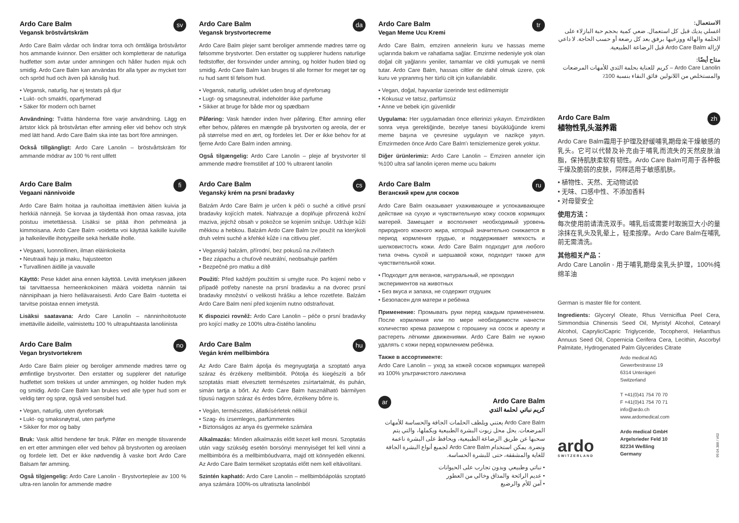Ardo Care Balm
Vegansk bröstvårtskräm
sv
Ardo Care Balm vårdar och lindrar torra och ömtåliga bröstvårtor hos ammande kvinnor. Den ersätter och kompletterar de naturliga hudfetter som avtar under amningen och håller huden mjuk och smidig. Ardo Care Balm kan användas för alla typer av mycket torr och spröd hud och även på känslig hud.
• Vegansk, naturlig, har ej testats på djur
• Lukt- och smakfri, oparfymerad
• Säker för modern och barnet
Användning: Tvätta händerna före varje användning. Lägg en ärtstor klick på bröstvårtan efter amning eller vid behov och stryk med lätt hand. Ardo Care Balm ska inte tas bort före amningen.
Också tillgängligt: Ardo Care Lanolin – bröstvårtskräm för ammande mödrar av 100 % rent ullfett
Ardo Care Balm
Vegaani nännivoide
fi
Ardo Care Balm hoitaa ja rauhoittaa imettävien äitien kuivia ja herkkiä nännejä. Se korvaa ja täydentää ihon omaa rasvaa, jota poistuu imetettäessä. Lisäksi se pitää ihon pehmeänä ja kimmoisana. Ardo Care Balm -voidetta voi käyttää kaikille kuiville ja halkeileville ihotyypeille sekä herkälle iholle.
• Vegaani, luonnollinen, ilman eläinkokeita
• Neutraali haju ja maku, hajusteeton
• Turvallinen äidille ja vauvalle
Käyttö: Pese kädet aina ennen käyttöä. Levitä imetyksen jälkeen tai tarvittaessa herneenkokoinen määrä voidetta nänniin tai nännipihaan ja hiero hellävaraisesti. Ardo Care Balm -tuotetta ei tarvitse poistaa ennen imetystä.
Lisäksi saatavana: Ardo Care Lanolin – nänninhoitotuote imettäville äideille, valmistettu 100 % ultrapuhtaasta lanoliinista
Ardo Care Balm
Vegan brystvortekrem
no
Ardo Care Balm pleier og beroliger ammende mødres tørre og ømfintlige brystvorter. Den erstatter og supplerer det naturlige hudfettet som trekkes ut under ammingen, og holder huden myk og smidig. Ardo Care Balm kan brukes ved alle typer hud som er veldig tørr og sprø, også ved sensibel hud.
• Vegan, naturlig, uten dyreforsøk
• Lukt- og smaksnøytral, uten parfyme
• Sikker for mor og baby
Bruk: Vask alltid hendene før bruk. Påfør en mengde tilsvarende en ert etter ammingen eller ved behov på brystvorten og areolaen og fordele lett. Det er ikke nødvendig å vaske bort Ardo Care Balsam før amming.
Også tilgjengelig: Ardo Care Lanolin - Brystvortepleie av 100 % ultra-ren lanolin for ammende mødre
Ardo Care Balm
Vegansk brystvortecreme
da
Ardo Care Balm plejer samt beroliger ammende mødres tørre og følsomme brystvorter. Den erstatter og supplerer hudens naturlige fedtstoffer, der forsvinder under amning, og holder huden blød og smidig. Ardo Care Balm kan bruges til alle former for meget tør og ru hud samt til følsom hud.
• Vegansk, naturlig, udviklet uden brug af dyreforsøg
• Lugt- og smagsneutral, indeholder ikke parfume
• Sikker at bruge for både mor og spædbarn
Påføring: Vask hænder inden hver påføring. Efter amning eller efter behov, påføres en mængde på brystvorten og areola, der er på størrelse med en ært, og fordeles let. Der er ikke behov for at fjerne Ardo Care Balm inden amning.
Også tilgængelig: Ardo Care Lanolin – pleje af brystvorter til ammende mødre fremstillet af 100 % ultrarent lanolin
Ardo Care Balm
Veganský krém na prsní bradavky
cs
Balzám Ardo Care Balm je určen k péči o suché a citlivé prsní bradavky kojících matek. Nahrazuje a doplňuje přirozená kožní maziva, jejichž obsah v pokožce se kojením snižuje. Udržuje kůži měkkou a hebkou. Balzám Ardo Care Balm lze použít na kterýkoli druh velmi suché a křehké kůže i na citlivou pleť.
• Veganský balzám, přírodní, bez pokusů na zvířatech
• Bez zápachu a chuťově neutrální, neobsahuje parfém
• Bezpečné pro matku a dítě
Použití: Před každým použitím si umyjte ruce. Po kojení nebo v případě potřeby naneste na prsní bradavku a na dvorec prsní bradavky množství o velikosti hrášku a lehce rozetřete. Balzám Ardo Care Balm není před kojením nutno odstraňovat.
K dispozici rovněž: Ardo Care Lanolin – péče o prsní bradavky pro kojící matky ze 100% ultra-čistého lanolinu
Ardo Care Balm
Vegán krém mellbimbóra
hu
Az Ardo Care Balm ápolja és megnyugtatja a szoptató anya száraz és érzékeny mellbimbóit. Pótolja és kiegészíti a bőr szoptatás miatt elvesztett természetes zsírtartalmát, és puhán, simán tartja a bőrt. Az Ardo Care Balm használható bármilyen típusú nagyon száraz és érdes bőrre, érzékeny bőrre is.
• Vegán, természetes, állatkísérletek nélkül
• Szag- és ízsemleges, parfümmentes
• Biztonságos az anya és gyermeke számára
Alkalmazás: Minden alkalmazás előtt kezet kell mosni. Szoptatás után vagy szükség esetén borsónyi mennyiséget fel kell vinni a mellbimbóra és a mellbimbóudvarra, majd ott könnyedén elkenni. Az Ardo Care Balm terméket szoptatás előtt nem kell eltávolítani.
Szintén kapható: Ardo Care Lanolin – mellbimbóápolás szoptató anya számára 100%-os ultratiszta lanolinból
Ardo Care Balm
Vegan Meme Ucu Kremi
tr
Ardo Care Balm, emziren annelerin kuru ve hassas meme uçlarında bakım ve rahatlama sağlar. Emzirme nedeniyle yok olan doğal cilt yağlarını yeniler, tamamlar ve cildi yumuşak ve nemli tutar. Ardo Care Balm, hassas ciltler de dahil olmak üzere, çok kuru ve yıpranmış her türlü cilt için kullanılabilir.
• Vegan, doğal, hayvanlar üzerinde test edilmemiştir
• Kokusuz ve tatsız, parfümsüz
• Anne ve bebek için güvenlidir
Uygulama: Her uygulamadan önce ellerinizi yıkayın. Emzirdikten sonra veya gerektiğinde, bezelye tanesi büyüklüğünde kremi meme başına ve çevresine uygulayın ve nazikçe yayın. Emzirmeden önce Ardo Care Balm'ı temizlemenize gerek yoktur.
Diğer ürünlerimiz: Ardo Care Lanolin – Emziren anneler için %100 ultra saf lanolin içeren meme ucu bakımı
Ardo Care Balm
Веганский крем для сосков
ru
Ardo Care Balm оказывает ухаживающее и успокаивающее действие на сухую и чувствительную кожу сосков кормящих матерей. Замещает и восполняет необходимый уровень природного кожного жира, который значительно снижается в период кормления грудью, и поддерживает мягкость и шелковистость кожи. Ardo Care Balm подходит для любого типа очень сухой и шершавой кожи, подходит также для чувствительной кожи.
• Подходит для веганов, натуральный, не проходил экспериментов на животных
• Без вкуса и запаха, не содержит отдушек
• Безопасен для матери и ребёнка
Применение: Промывать руки перед каждым применением. После кормления или по мере необходимости нанести количество крема размером с горошину на сосок и ареолу и растереть лёгкими движениями. Ardo Care Balm не нужно удалять с кожи перед кормлением ребёнка.
Также в ассортименте:
Ardo Care Lanolin – уход за кожей сосков кормящих матерей из 100% ультрачистого ланолина
Ardo Care Balm
كريم نباتي لحلمة الثدي
ar
Ardo Care Balm يعتني ويلطف الحلمات الجافة والحساسة للأمهات المرضعات. يحل محل زيوت البشرة الطبيعية ويكملها، والتي يتم سحبها عن طريق الرضاعة الطبيعية، ويحافظ على البشرة ناعمة ونضرة. يمكن استخدام Ardo Care Balm لجميع أنواع البشرة الجافة للغاية والمشققة، حتى للبشرة الحساسة.
• نباتي وطبيعي وبدون تجارب على الحيوانات
• عديم الرائحة والمذاق وخالي من العطور
• آمن للأم والرضيع
الاستعمال:
اغسلي يديك قبل كل استعمال. ضعي كمية بحجم حبة البازلاء على الحلمة والهالة ووزعيها برفق بعد كل رضعة أو حسب الحاجة. لا داعي لإزالة Ardo Care Balm قبل الرضاعة الطبيعية.
متاح أيضًا:
Ardo Care Lanolin – كريم للعناية بحلمة الثدي للأمهات المرضعات والمستخلص من اللانولين فائق النقاء بنسبة 100٪
Ardo Care Balm
植物性乳头滋养霜
zh
Ardo Care Balm霜用于护理及舒缓哺乳期母亲干燥敏感的乳头。它可以代替及补充由于哺乳而流失的天然皮肤油脂，保持肌肤柔软有韧性。Ardo Care Balm可用于各种极干燥及脆弱的皮肤，同样适用于敏感肌肤。
• 植物性、天然、无动物试验
• 无味、口感中性、不添加香料
• 对母婴安全
使用方法：
每次使用前请清洗双手。哺乳后或需要时取豌豆大小的量涂抹在乳头及乳晕上，轻柔按摩。Ardo Care Balm在哺乳前无需清洗。
其他相关产品：
Ardo Care Lanolin - 用于哺乳期母亲乳头护理，100%纯绵羊油
German is master file for content.
Ingredients: Glyceryl Oleate, Rhus Verniciflua Peel Cera, Simmondsia Chinensis Seed Oil, Myristyl Alcohol, Cetearyl Alcohol, Caprylic/Capric Triglyceride, Tocopherol, Helianthus Annuus Seed Oil, Copernicia Cerifera Cera, Lecithin, Ascorbyl Palmitate, Hydrogenated Palm Glycerides Citrate
ardo
SWITZERLAND
Ardo medical AG
Gewerbestrasse 19
6314 Unterägeri
Switzerland
T +41(0)41 754 70 70
F +41(0)41 754 70 71
info@ardo.ch
www.ardomedical.com
Ardo medical GmbH
Argelsrieder Feld 10
82234 Weßling
Germany
99.04.388 / V02